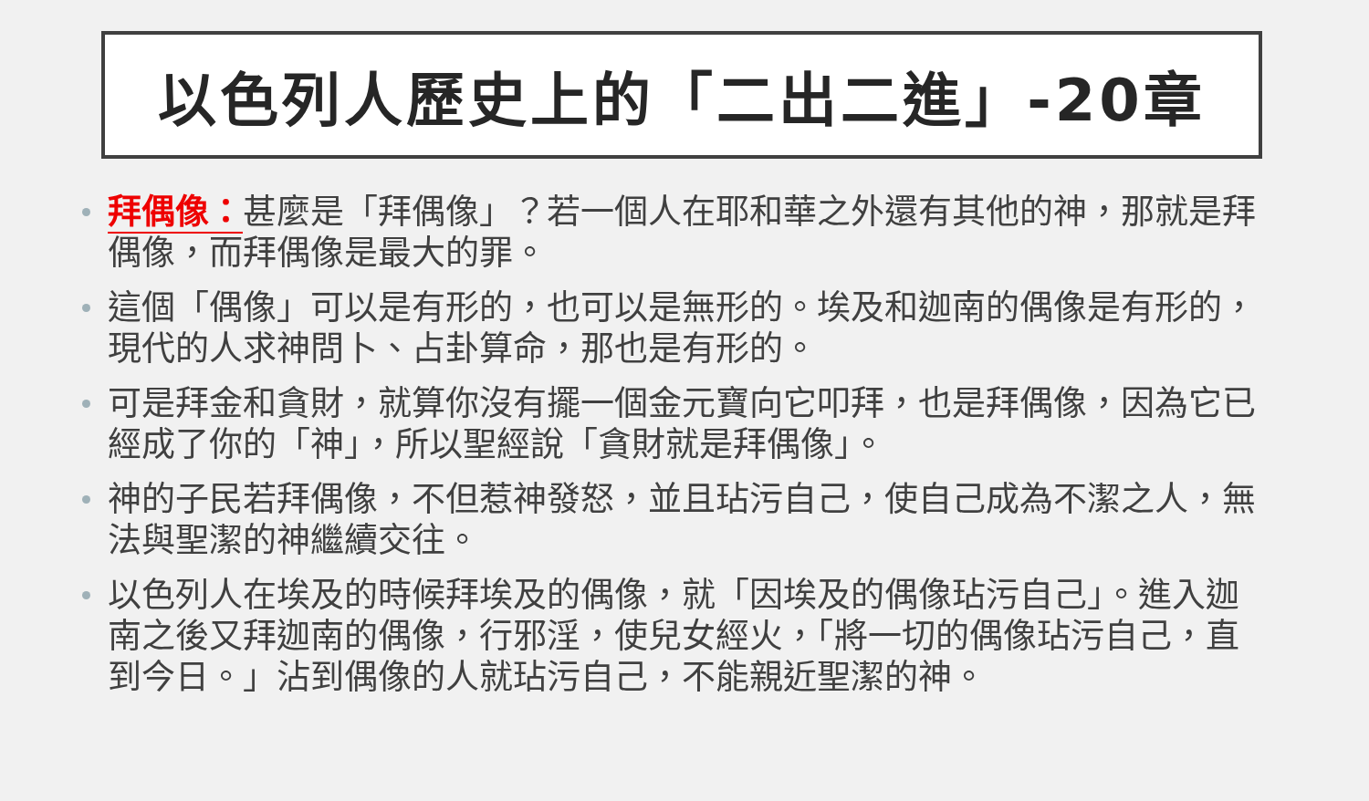以色列人歷史上的「二出二進」-20章
拜偶像：甚麼是「拜偶像」？若一個人在耶和華之外還有其他的神，那就是拜偶像，而拜偶像是最大的罪。
這個「偶像」可以是有形的，也可以是無形的。埃及和迦南的偶像是有形的，現代的人求神問卜、占卦算命，那也是有形的。
可是拜金和貪財，就算你沒有擺一個金元寶向它叩拜，也是拜偶像，因為它已經成了你的「神」，所以聖經說「貪財就是拜偶像」。
神的子民若拜偶像，不但惹神發怒，並且玷污自己，使自己成為不潔之人，無法與聖潔的神繼續交往。
以色列人在埃及的時候拜埃及的偶像，就「因埃及的偶像玷污自己」。進入迦南之後又拜迦南的偶像，行邪淫，使兒女經火，「將一切的偶像玷污自己，直到今日。」沾到偶像的人就玷污自己，不能親近聖潔的神。